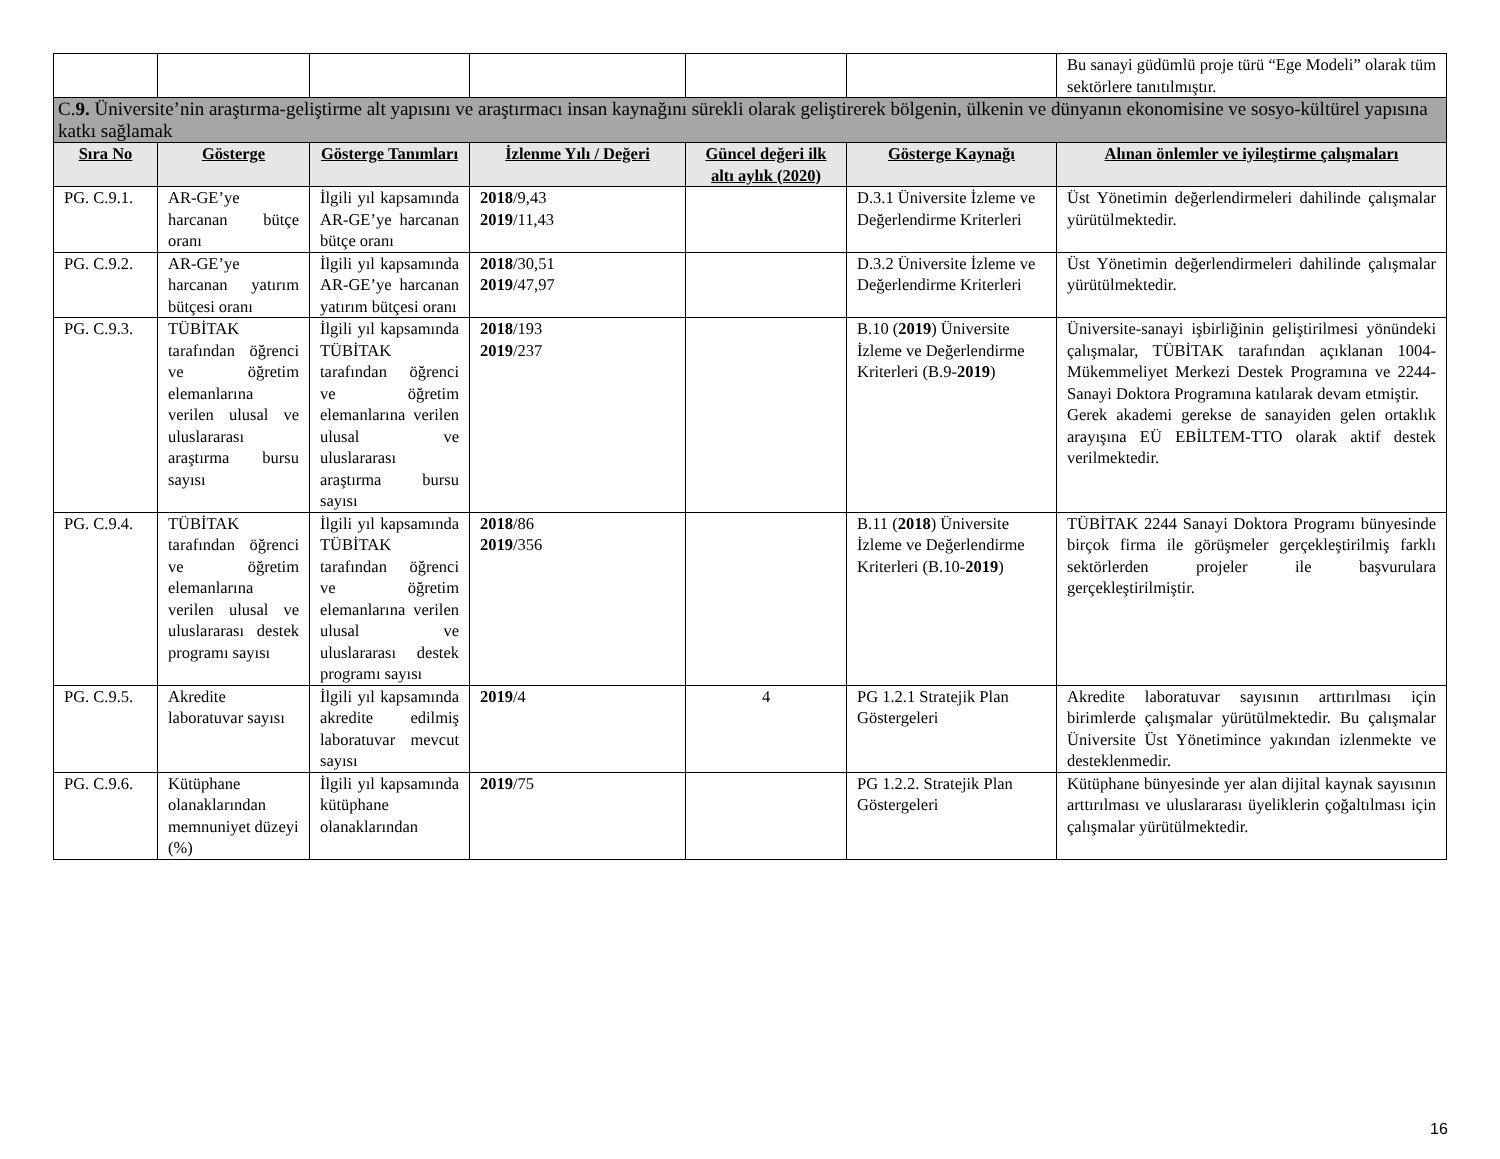| | | | | | | Bu sanayi güdümlü proje türü “Ege Modeli” olarak tüm sektörlere tanıtılmıştır. |
| C. 9. Üniversite’nin araştırma-geliştirme alt yapısını ve araştırmacı insan kaynağını sürekli olarak geliştirerek bölgenin, ülkenin ve dünyanın ekonomisine ve sosyo-kültürel yapısına katkı sağlamak | | | | | | |
| Sıra No | Gösterge | Gösterge Tanımları | İzlenme Yılı / Değeri | Güncel değeri ilk altı aylık (2020) | Gösterge Kaynağı | Alınan önlemler ve iyileştirme çalışmaları |
| PG. C.9.1. | AR-GE’ye harcanan bütçe oranı | İlgili yıl kapsamında AR-GE’ye harcanan bütçe oranı | 2018 /9,43 2019 /11,43 | | D.3.1 Üniversite İzleme ve Değerlendirme Kriterleri | Üst Yönetimin değerlendirmeleri dahilinde çalışmalar yürütülmektedir. |
| PG. C.9.2. | AR-GE’ye harcanan yatırım bütçesi oranı | İlgili yıl kapsamında AR-GE’ye harcanan yatırım bütçesi oranı | 2018 /30,51 2019 /47,97 | | D.3.2 Üniversite İzleme ve Değerlendirme Kriterleri | Üst Yönetimin değerlendirmeleri dahilinde çalışmalar yürütülmektedir. |
| PG. C.9.3. | TÜBİTAK tarafından öğrenci ve öğretim elemanlarına verilen ulusal ve uluslararası araştırma bursu sayısı | İlgili yıl kapsamında TÜBİTAK tarafından öğrenci ve öğretim elemanlarına verilen ulusal ve uluslararası araştırma bursu sayısı | 2018 /193 2019 /237 | | B.10 ( 2019 ) Üniversite İzleme ve Değerlendirme Kriterleri (B.9- 2019 ) | Üniversite-sanayi işbirliğinin geliştirilmesi yönündeki çalışmalar, TÜBİTAK tarafından açıklanan 1004-Mükemmeliyet Merkezi Destek Programına ve 2244-Sanayi Doktora Programına katılarak devam etmiştir. Gerek akademi gerekse de sanayiden gelen ortaklık arayışına EÜ EBİLTEM-TTO olarak aktif destek verilmektedir. |
| PG. C.9.4. | TÜBİTAK tarafından öğrenci ve öğretim elemanlarına verilen ulusal ve uluslararası destek programı sayısı | İlgili yıl kapsamında TÜBİTAK tarafından öğrenci ve öğretim elemanlarına verilen ulusal ve uluslararası destek programı sayısı | 2018 /86 2019 /356 | | B.11 ( 2018 ) Üniversite İzleme ve Değerlendirme Kriterleri (B.10- 2019 ) | TÜBİTAK 2244 Sanayi Doktora Programı bünyesinde birçok firma ile görüşmeler gerçekleştirilmiş farklı sektörlerden projeler ile başvurulara gerçekleştirilmiştir. |
| PG. C.9.5. | Akredite laboratuvar sayısı | İlgili yıl kapsamında akredite edilmiş laboratuvar mevcut sayısı | 2019 /4 | 4 | PG 1.2.1 Stratejik Plan Göstergeleri | Akredite laboratuvar sayısının arttırılması için birimlerde çalışmalar yürütülmektedir. Bu çalışmalar Üniversite Üst Yönetimince yakından izlenmekte ve desteklenmedir. |
| PG. C.9.6. | Kütüphane olanaklarından memnuniyet düzeyi (%) | İlgili yıl kapsamında kütüphane olanaklarından | 2019 /75 | | PG 1.2.2. Stratejik Plan Göstergeleri | Kütüphane bünyesinde yer alan dijital kaynak sayısının arttırılması ve uluslararası üyeliklerin çoğaltılması için çalışmalar yürütülmektedir. |
16